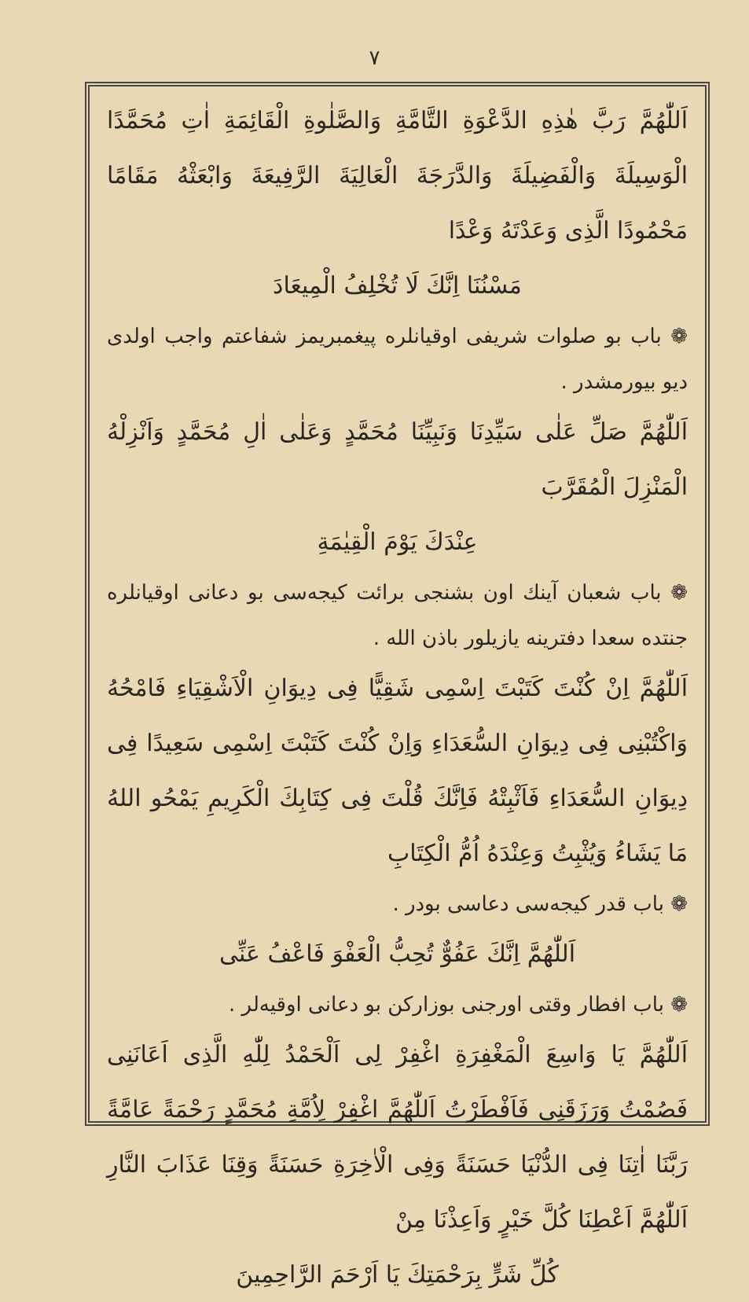٧
اَللّٰهُمَّ رَبَّ هٰذِهِ الدَّعْوَةِ التَّامَّةِ وَالصَّلٰوةِ الْقَائِمَةِ اٰتِ مُحَمَّدًا الْوَسِيلَةَ وَالْفَضِيلَةَ وَالدَّرَجَةَ الْعَالِيَةَ الرَّفِيعَةَ وَابْعَثْهُ مَقَامًا مَحْمُودًا الَّذِى وَعَدْتَهُ وَعْدًا
مَسْنُنَا اِنَّكَ لَا تُخْلِفُ الْمِيعَادَ
❁ باب بو صلوات شريفى اوقيانلره پيغمبريمز شفاعتم واجب اولدى ديو بيورمشدر .
اَللّٰهُمَّ صَلِّ عَلٰى سَيِّدِنَا وَنَبِيِّنَا مُحَمَّدٍ وَعَلٰى اٰلِ مُحَمَّدٍ وَاَنْزِلْهُ الْمَنْزِلَ الْمُقَرَّبَ
عِنْدَكَ يَوْمَ الْقِيٰمَةِ
❁ باب شعبان آينك اون بشنجى برائت كيجه‌سى بو دعانى اوقيانلره جنتده سعدا دفترينه يازيلور باذن الله .
اَللّٰهُمَّ اِنْ كُنْتَ كَتَبْتَ اِسْمِى شَقِيًّا فِى دِيوَانِ الْاَشْقِيَاءِ فَامْحُهُ وَاكْتُبْنِى فِى دِيوَانِ السُّعَدَاءِ وَاِنْ كُنْتَ كَتَبْتَ اِسْمِى سَعِيدًا فِى دِيوَانِ السُّعَدَاءِ فَاَثْبِتْهُ فَاِنَّكَ قُلْتَ فِى كِتَابِكَ الْكَرِيمِ يَمْحُو اللهُ مَا يَشَاءُ وَيُثْبِتُ وَعِنْدَهُ اُمُّ الْكِتَابِ
❁ باب قدر كيجه‌سى دعاسى بودر .
اَللّٰهُمَّ اِنَّكَ عَفُوٌّ تُحِبُّ الْعَفْوَ فَاعْفُ عَنِّى
❁ باب افطار وقتى اورجنى بوزاركن بو دعانى اوقيه‌لر .
اَللّٰهُمَّ يَا وَاسِعَ الْمَغْفِرَةِ اغْفِرْ لِى اَلْحَمْدُ لِلّٰهِ الَّذِى اَعَانَنِى فَصُمْتُ وَرَزَقَنِى فَاَفْطَرْتُ اَللّٰهُمَّ اغْفِرْ لِاُمَّةِ مُحَمَّدٍ رَحْمَةً عَامَّةً رَبَّنَا اٰتِنَا فِى الدُّنْيَا حَسَنَةً وَفِى الْاٰخِرَةِ حَسَنَةً وَقِنَا عَذَابَ النَّارِ اَللّٰهُمَّ اَعْطِنَا كُلَّ خَيْرٍ وَاَعِذْنَا مِنْ
كُلِّ شَرٍّ بِرَحْمَتِكَ يَا اَرْحَمَ الرَّاحِمِينَ